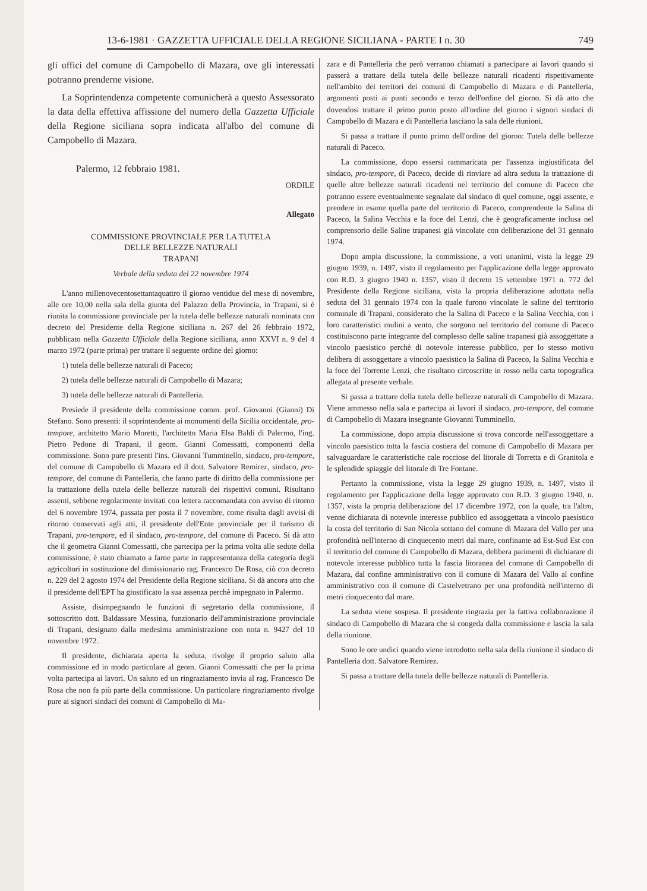13-6-1981 · GAZZETTA UFFICIALE DELLA REGIONE SICILIANA - PARTE I n. 30 749
gli uffici del comune di Campobello di Mazara, ove gli interessati potranno prenderne visione.
La Soprintendenza competente comunicherà a questo Assessorato la data della effettiva affissione del numero della Gazzetta Ufficiale della Regione siciliana sopra indicata all'albo del comune di Campobello di Mazara.
Palermo, 12 febbraio 1981.
ORDILE
Allegato
COMMISSIONE PROVINCIALE PER LA TUTELA
DELLE BELLEZZE NATURALI
TRAPANI
Verbale della seduta del 22 novembre 1974
L'anno millenovecentosettantaquattro il giorno ventidue del mese di novembre, alle ore 10,00 nella sala della giunta del Palazzo della Provincia, in Trapani, si è riunita la commissione provinciale per la tutela delle bellezze naturali nominata con decreto del Presidente della Regione siciliana n. 267 del 26 febbraio 1972, pubblicato nella Gazzetta Ufficiale della Regione siciliana, anno XXVI n. 9 del 4 marzo 1972 (parte prima) per trattare il seguente ordine del giorno:
1) tutela delle bellezze naturali di Paceco;
2) tutela delle bellezze naturali di Campobello di Mazara;
3) tutela delle bellezze naturali di Pantelleria.
Presiede il presidente della commissione comm. prof. Giovanni (Gianni) Di Stefano. Sono presenti: il soprintendente ai monumenti della Sicilia occidentale, pro-tempore, architetto Mario Moretti, l'architetto Maria Elsa Baldi di Palermo, l'ing. Pietro Pedone di Trapani, il geom. Gianni Comessatti, componenti della commissione. Sono pure presenti l'ins. Giovanni Tumminello, sindaco, pro-tempore, del comune di Campobello di Mazara ed il dott. Salvatore Remirez, sindaco, pro-tempore, del comune di Pantelleria, che fanno parte di diritto della commissione per la trattazione della tutela delle bellezze naturali dei rispettivi comuni. Risultano assenti, sebbene regolarmente invitati con lettera raccomandata con avviso di ritorno del 6 novembre 1974, passata per posta il 7 novembre, come risulta dagli avvisi di ritorno conservati agli atti, il presidente dell'Ente provinciale per il turismo di Trapani, pro-tempore, ed il sindaco, pro-tempore, del comune di Paceco. Si dà atto che il geometra Gianni Comessatti, che partecipa per la prima volta alle sedute della commissione, è stato chiamato a farne parte in rappresentanza della categoria degli agricoltori in sostituzione del dimissionario rag. Francesco De Rosa, ciò con decreto n. 229 del 2 agosto 1974 del Presidente della Regione siciliana. Si dà ancora atto che il presidente dell'EPT ha giustificato la sua assenza perchè impegnato in Palermo.
Assiste, disimpegnando le funzioni di segretario della commissione, il sottoscritto dott. Baldassare Messina, funzionario dell'amministrazione provinciale di Trapani, designato dalla medesima amministrazione con nota n. 9427 del 10 novembre 1972.
Il presidente, dichiarata aperta la seduta, rivolge il proprio saluto alla commissione ed in modo particolare al geom. Gianni Comessatti che per la prima volta partecipa ai lavori. Un saluto ed un ringraziamento invia al rag. Francesco De Rosa che non fa più parte della commissione. Un particolare ringraziamento rivolge pure ai signori sindaci dei comuni di Campobello di Ma-
zara e di Pantelleria che però verranno chiamati a partecipare ai lavori quando si passerà a trattare della tutela delle bellezze naturali ricadenti rispettivamente nell'ambito dei territori dei comuni di Campobello di Mazara e di Pantelleria, argomenti posti ai punti secondo e terzo dell'ordine del giorno. Si dà atto che dovendosi trattare il primo punto posto all'ordine del giorno i signori sindaci di Campobello di Mazara e di Pantelleria lasciano la sala delle riunioni.
Si passa a trattare il punto primo dell'ordine del giorno: Tutela delle bellezze naturali di Paceco.
La commissione, dopo essersi rammaricata per l'assenza ingiustificata del sindaco, pro-tempore, di Paceco, decide di rinviare ad altra seduta la trattazione di quelle altre bellezze naturali ricadenti nel territorio del comune di Paceco che potranno essere eventualmente segnalate dal sindaco di quel comune, oggi assente, e prendere in esame quella parte del territorio di Paceco, comprendente la Salina di Paceco, la Salina Vecchia e la foce del Lenzi, che è geograficamente inclusa nel comprensorio delle Saline trapanesi già vincolate con deliberazione del 31 gennaio 1974.
Dopo ampia discussione, la commissione, a voti unanimi, vista la legge 29 giugno 1939, n. 1497, visto il regolamento per l'applicazione della legge approvato con R.D. 3 giugno 1940 n. 1357, visto il decreto 15 settembre 1971 n. 772 del Presidente della Regione siciliana, vista la propria deliberazione adottata nella seduta del 31 gennaio 1974 con la quale furono vincolate le saline del territorio comunale di Trapani, considerato che la Salina di Paceco e la Salina Vecchia, con i loro caratteristici mulini a vento, che sorgono nel territorio del comune di Paceco costituiscono parte integrante del complesso delle saline trapanesi già assoggettate a vincolo paesistico perchè di notevole interesse pubblico, per lo stesso motivo delibera di assoggettare a vincolo paesistico la Salina di Paceco, la Salina Vecchia e la foce del Torrente Lenzi, che risultano circoscritte in rosso nella carta topografica allegata al presente verbale.
Si passa a trattare della tutela delle bellezze naturali di Campobello di Mazara. Viene ammesso nella sala e partecipa ai lavori il sindaco, pro-tempore, del comune di Campobello di Mazara insegnante Giovanni Tumminello.
La commissione, dopo ampia discussione si trova concorde nell'assoggettare a vincolo paesistico tutta la fascia costiera del comune di Campobello di Mazara per salvaguardare le caratteristiche cale rocciose del litorale di Torretta e di Granitola e le splendide spiaggie del litorale di Tre Fontane.
Pertanto la commissione, vista la legge 29 giugno 1939, n. 1497, visto il regolamento per l'applicazione della legge approvato con R.D. 3 giugno 1940, n. 1357, vista la propria deliberazione del 17 dicembre 1972, con la quale, tra l'altro, venne dichiarata di notevole interesse pubblico ed assoggettata a vincolo paesistico la costa del territorio di San Nicola sottano del comune di Mazara del Vallo per una profondità nell'interno di cinquecento metri dal mare, confinante ad Est-Sud Est con il territorio del comune di Campobello di Mazara, delibera parimenti di dichiarare di notevole interesse pubblico tutta la fascia litoranea del comune di Campobello di Mazara, dal confine amministrativo con il comune di Mazara del Vallo al confine amministrativo con il comune di Castelvetrano per una profondità nell'interno di metri cinquecento dal mare.
La seduta viene sospesa. Il presidente ringrazia per la fattiva collaborazione il sindaco di Campobello di Mazara che si congeda dalla commissione e lascia la sala della riunione.
Sono le ore undici quando viene introdotto nella sala della riunione il sindaco di Pantelleria dott. Salvatore Remirez.
Si passa a trattare della tutela delle bellezze naturali di Pantelleria.